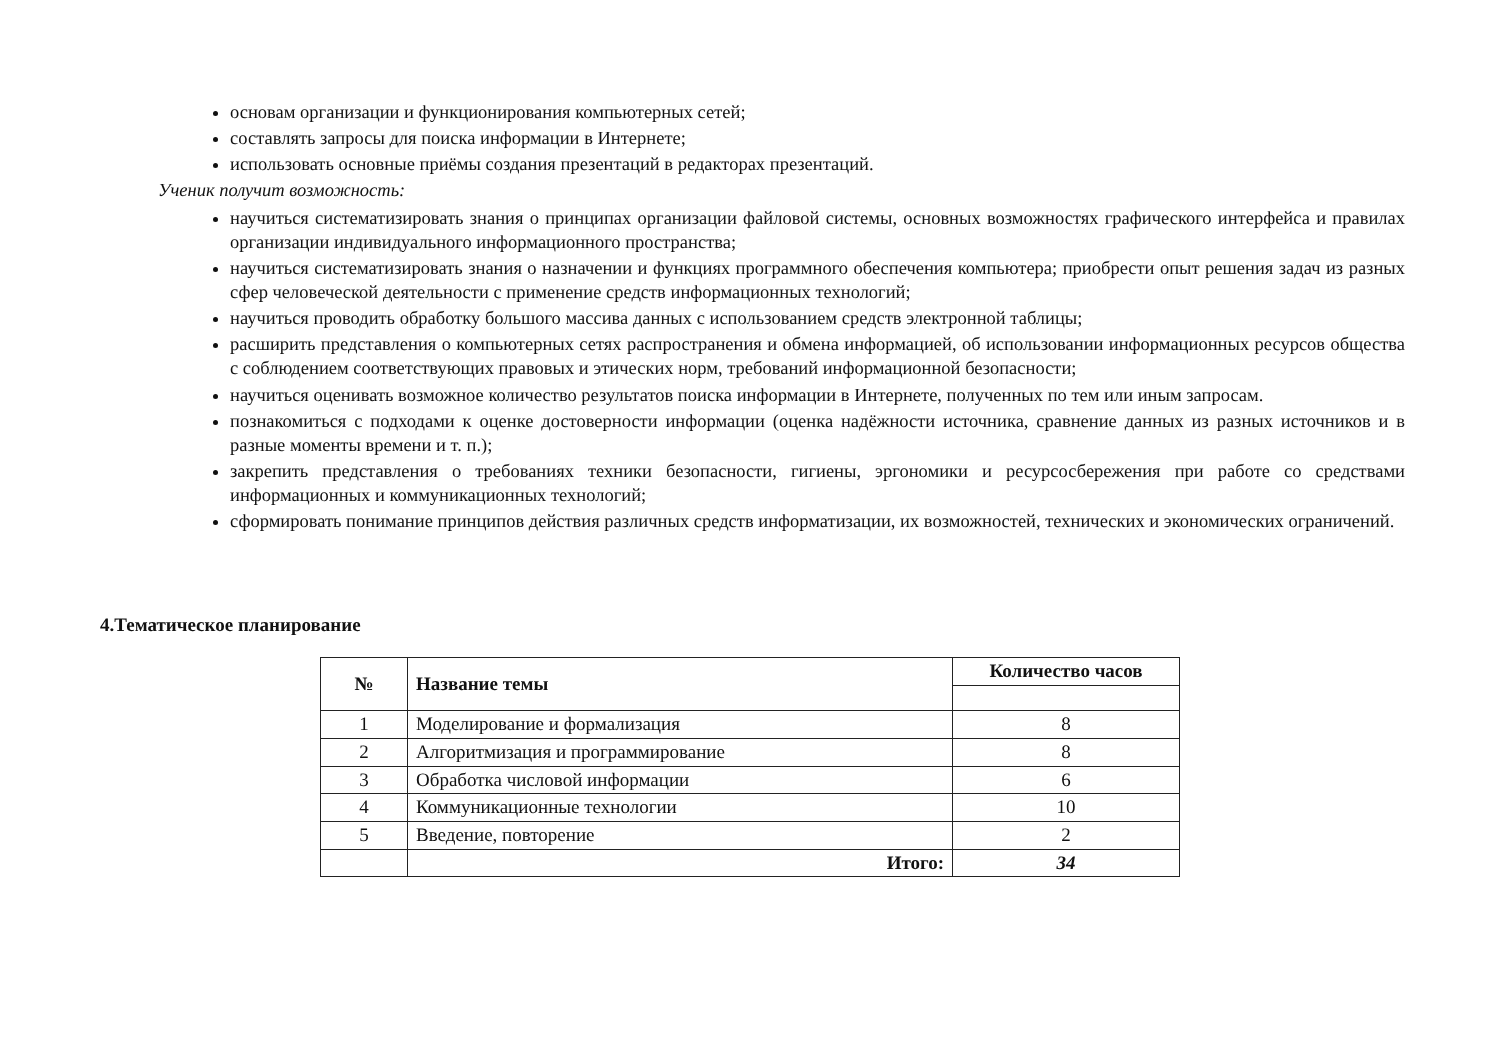основам организации и функционирования компьютерных сетей;
составлять запросы для поиска информации в Интернете;
использовать основные приёмы создания презентаций в редакторах презентаций.
Ученик получит возможность:
научиться систематизировать знания о принципах организации файловой системы, основных возможностях графического интерфейса и правилах организации индивидуального информационного пространства;
научиться систематизировать знания о назначении и функциях программного обеспечения компьютера; приобрести опыт решения задач из разных сфер человеческой деятельности с применение средств информационных технологий;
научиться проводить обработку большого массива данных с использованием средств электронной таблицы;
расширить представления о компьютерных сетях распространения и обмена информацией, об использовании информационных ресурсов общества с соблюдением соответствующих правовых и этических норм, требований информационной безопасности;
научиться оценивать возможное количество результатов поиска информации в Интернете, полученных по тем или иным запросам.
познакомиться с подходами к оценке достоверности информации (оценка надёжности источника, сравнение данных из разных источников и в разные моменты времени и т. п.);
закрепить представления о требованиях техники безопасности, гигиены, эргономики и ресурсосбережения при работе со средствами информационных и коммуникационных технологий;
сформировать понимание принципов действия различных средств информатизации, их возможностей, технических и экономических ограничений.
4.Тематическое планирование
| № | Название темы | Количество часов |
| --- | --- | --- |
| 1 | Моделирование и формализация | 8 |
| 2 | Алгоритмизация и программирование | 8 |
| 3 | Обработка числовой информации | 6 |
| 4 | Коммуникационные технологии | 10 |
| 5 | Введение, повторение | 2 |
| | Итого: | 34 |